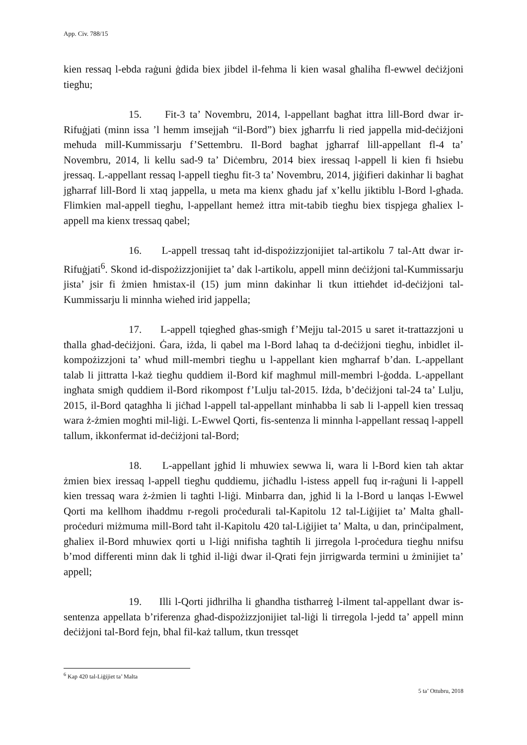App. Civ. 788/15
kien ressaq l-ebda raġuni ġdida biex jibdel il-fehma li kien wasal għaliha fl-ewwel deċiżjoni tiegħu;
15. Fit-3 ta’ Novembru, 2014, l-appellant bagħat ittra lill-Bord dwar ir-Rifuġjati (minn issa ’l hemm imsejjaħ “il-Bord”) biex jgħarrfu li ried jappella mid-deċiżjoni meħuda mill-Kummissarju f’Settembru. Il-Bord bagħat jgħarraf lill-appellant fl-4 ta’ Novembru, 2014, li kellu sad-9 ta’ Diċembru, 2014 biex iressaq l-appell li kien fi ħsiebu jressaq. L-appellant ressaq l-appell tiegħu fit-3 ta’ Novembru, 2014, jiġifieri dakinhar li bagħat jgħarraf lill-Bord li xtaq jappella, u meta ma kienx għadu jaf x’kellu jiktiblu l-Bord l-għada. Flimkien mal-appell tiegħu, l-appellant hemeż ittra mit-tabib tiegħu biex tispjega għaliex l-appell ma kienx tressaq qabel;
16. L-appell tressaq taħt id-dispożizzjonijiet tal-artikolu 7 tal-Att dwar ir-Rifuġjati<sup>6</sup>. Skond id-dispożizzjonijiet ta’ dak l-artikolu, appell minn deċiżjoni tal-Kummissarju jista’ jsir fi żmien ħmistax-il (15) jum minn dakinhar li tkun ittieħdet id-deċiżjoni tal-Kummissarju li minnha wieħed irid jappella;
17. L-appell tqiegħed għas-smigħ f’Mejju tal-2015 u saret it-trattazzjoni u tħalla għad-deċiżjoni. Ġara, iżda, li qabel ma l-Bord laħaq ta d-deċiżjoni tiegħu, inbidlet il-kompożizzjoni ta’ wħud mill-membri tiegħu u l-appellant kien mgħarraf b’dan. L-appellant talab li jittratta l-każ tiegħu quddiem il-Bord kif magħmul mill-membri l-ġodda. L-appellant ingħata smigħ quddiem il-Bord rikompost f’Lulju tal-2015. Iżda, b’deċiżjoni tal-24 ta’ Lulju, 2015, il-Bord qatagħha li jiċħad l-appell tal-appellant minħabba li sab li l-appell kien tressaq wara ż-żmien mogħti mil-liġi. L-Ewwel Qorti, fis-sentenza li minnha l-appellant ressaq l-appell tallum, ikkonfermat id-deċiżjoni tal-Bord;
18. L-appellant jgħid li mhuwiex sewwa li, wara li l-Bord kien tah aktar żmien biex iressaq l-appell tiegħu quddiemu, jiċħadlu l-istess appell fuq ir-raġuni li l-appell kien tressaq wara ż-żmien li tagħti l-liġi. Minbarra dan, jgħid li la l-Bord u lanqas l-Ewwel Qorti ma kellhom iħaddmu r-regoli proċedurali tal-Kapitolu 12 tal-Liġijiet ta’ Malta għall-proċeduri miżmuma mill-Bord taħt il-Kapitolu 420 tal-Liġijiet ta’ Malta, u dan, prinċipalment, għaliex il-Bord mhuwiex qorti u l-liġi nnifisha tagħtih li jirregola l-proċedura tiegħu nnifsu b’mod differenti minn dak li tgħid il-liġi dwar il-Qrati fejn jirrigwarda termini u żminijiet ta’ appell;
19. Illi l-Qorti jidhrilha li għandha tistħarreġ l-ilment tal-appellant dwar is-sentenza appellata b’riferenza għad-dispożizzjonijiet tal-liġi li tirregola l-jedd ta’ appell minn deċiżjoni tal-Bord fejn, bħal fil-każ tallum, tkun tressqet
<sup>6</sup> Kap 420 tal-Liġijiet ta’ Malta
5 ta’ Ottubru, 2018